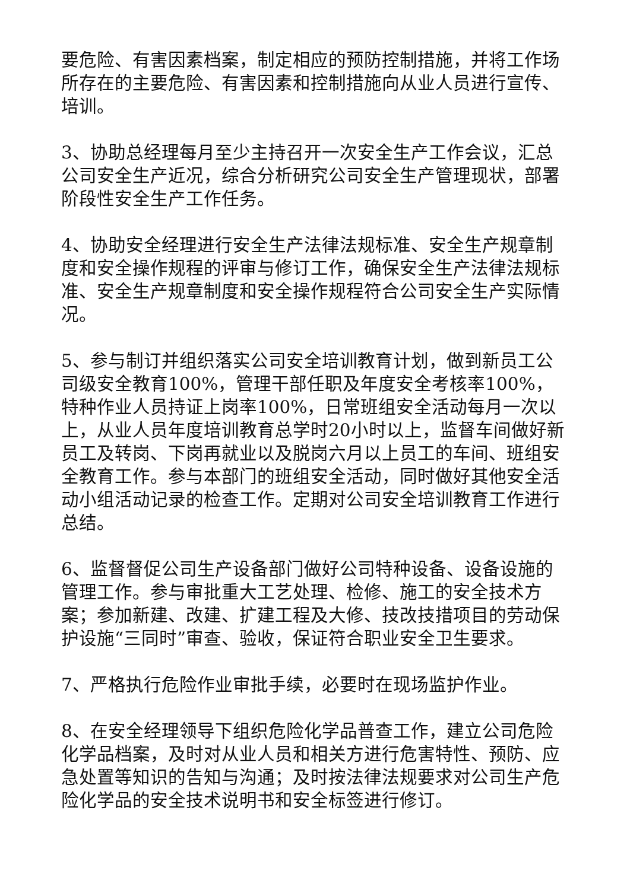要危险、有害因素档案，制定相应的预防控制措施，并将工作场所存在的主要危险、有害因素和控制措施向从业人员进行宣传、培训。
3、协助总经理每月至少主持召开一次安全生产工作会议，汇总公司安全生产近况，综合分析研究公司安全生产管理现状，部署阶段性安全生产工作任务。
4、协助安全经理进行安全生产法律法规标准、安全生产规章制度和安全操作规程的评审与修订工作，确保安全生产法律法规标准、安全生产规章制度和安全操作规程符合公司安全生产实际情况。
5、参与制订并组织落实公司安全培训教育计划，做到新员工公司级安全教育100%，管理干部任职及年度安全考核率100%，特种作业人员持证上岗率100%，日常班组安全活动每月一次以上，从业人员年度培训教育总学时20小时以上，监督车间做好新员工及转岗、下岗再就业以及脱岗六月以上员工的车间、班组安全教育工作。参与本部门的班组安全活动，同时做好其他安全活动小组活动记录的检查工作。定期对公司安全培训教育工作进行总结。
6、监督督促公司生产设备部门做好公司特种设备、设备设施的管理工作。参与审批重大工艺处理、检修、施工的安全技术方案；参加新建、改建、扩建工程及大修、技改技措项目的劳动保护设施“三同时”审查、验收，保证符合职业安全卫生要求。
7、严格执行危险作业审批手续，必要时在现场监护作业。
8、在安全经理领导下组织危险化学品普查工作，建立公司危险化学品档案，及时对从业人员和相关方进行危害特性、预防、应急处置等知识的告知与沟通；及时按法律法规要求对公司生产危险化学品的安全技术说明书和安全标签进行修订。